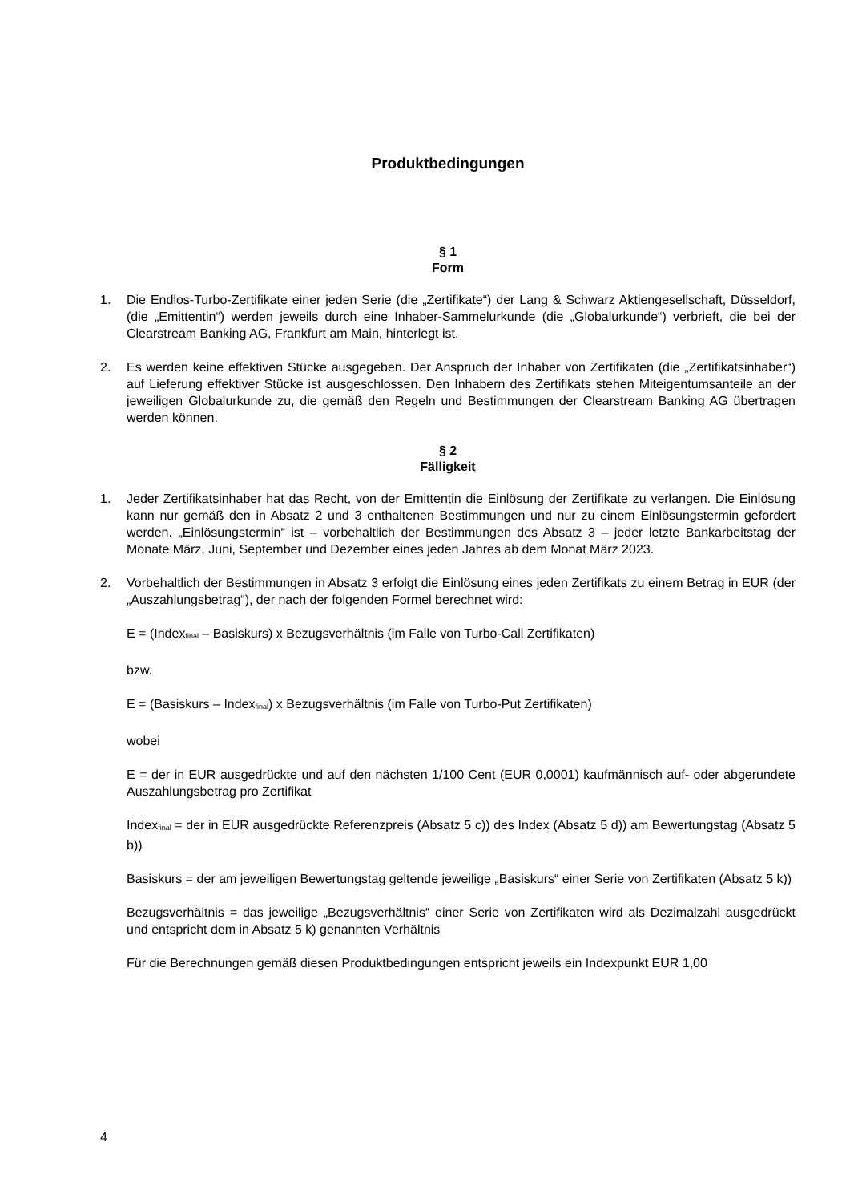Produktbedingungen
§ 1
Form
1. Die Endlos-Turbo-Zertifikate einer jeden Serie (die „Zertifikate“) der Lang & Schwarz Aktiengesellschaft, Düsseldorf, (die „Emittentin“) werden jeweils durch eine Inhaber-Sammelurkunde (die „Globalurkunde“) verbrieft, die bei der Clearstream Banking AG, Frankfurt am Main, hinterlegt ist.
2. Es werden keine effektiven Stücke ausgegeben. Der Anspruch der Inhaber von Zertifikaten (die „Zertifikatsinhaber“) auf Lieferung effektiver Stücke ist ausgeschlossen. Den Inhabern des Zertifikats stehen Miteigentumsanteile an der jeweiligen Globalurkunde zu, die gemäß den Regeln und Bestimmungen der Clearstream Banking AG übertragen werden können.
§ 2
Fälligkeit
1. Jeder Zertifikatsinhaber hat das Recht, von der Emittentin die Einlösung der Zertifikate zu verlangen. Die Einlösung kann nur gemäß den in Absatz 2 und 3 enthaltenen Bestimmungen und nur zu einem Einlösungstermin gefordert werden. „Einlösungstermin“ ist – vorbehaltlich der Bestimmungen des Absatz 3 – jeder letzte Bankarbeitstag der Monate März, Juni, September und Dezember eines jeden Jahres ab dem Monat März 2023.
2. Vorbehaltlich der Bestimmungen in Absatz 3 erfolgt die Einlösung eines jeden Zertifikats zu einem Betrag in EUR (der „Auszahlungsbetrag“), der nach der folgenden Formel berechnet wird:
E = (Index<sub>final</sub> – Basiskurs) x Bezugsverhältnis (im Falle von Turbo-Call Zertifikaten)
bzw.
E = (Basiskurs – Index<sub>final</sub>) x Bezugsverhältnis (im Falle von Turbo-Put Zertifikaten)
wobei
E = der in EUR ausgedrückte und auf den nächsten 1/100 Cent (EUR 0,0001) kaufmännisch auf- oder abgerundete Auszahlungsbetrag pro Zertifikat
Index<sub>final</sub> = der in EUR ausgedrückte Referenzpreis (Absatz 5 c)) des Index (Absatz 5 d)) am Bewertungstag (Absatz 5 b))
Basiskurs = der am jeweiligen Bewertungstag geltende jeweilige „Basiskurs“ einer Serie von Zertifikaten (Absatz 5 k))
Bezugsverhältnis = das jeweilige „Bezugsverhältnis“ einer Serie von Zertifikaten wird als Dezimalzahl ausgedrückt und entspricht dem in Absatz 5 k) genannten Verhältnis
Für die Berechnungen gemäß diesen Produktbedingungen entspricht jeweils ein Indexpunkt EUR 1,00
4